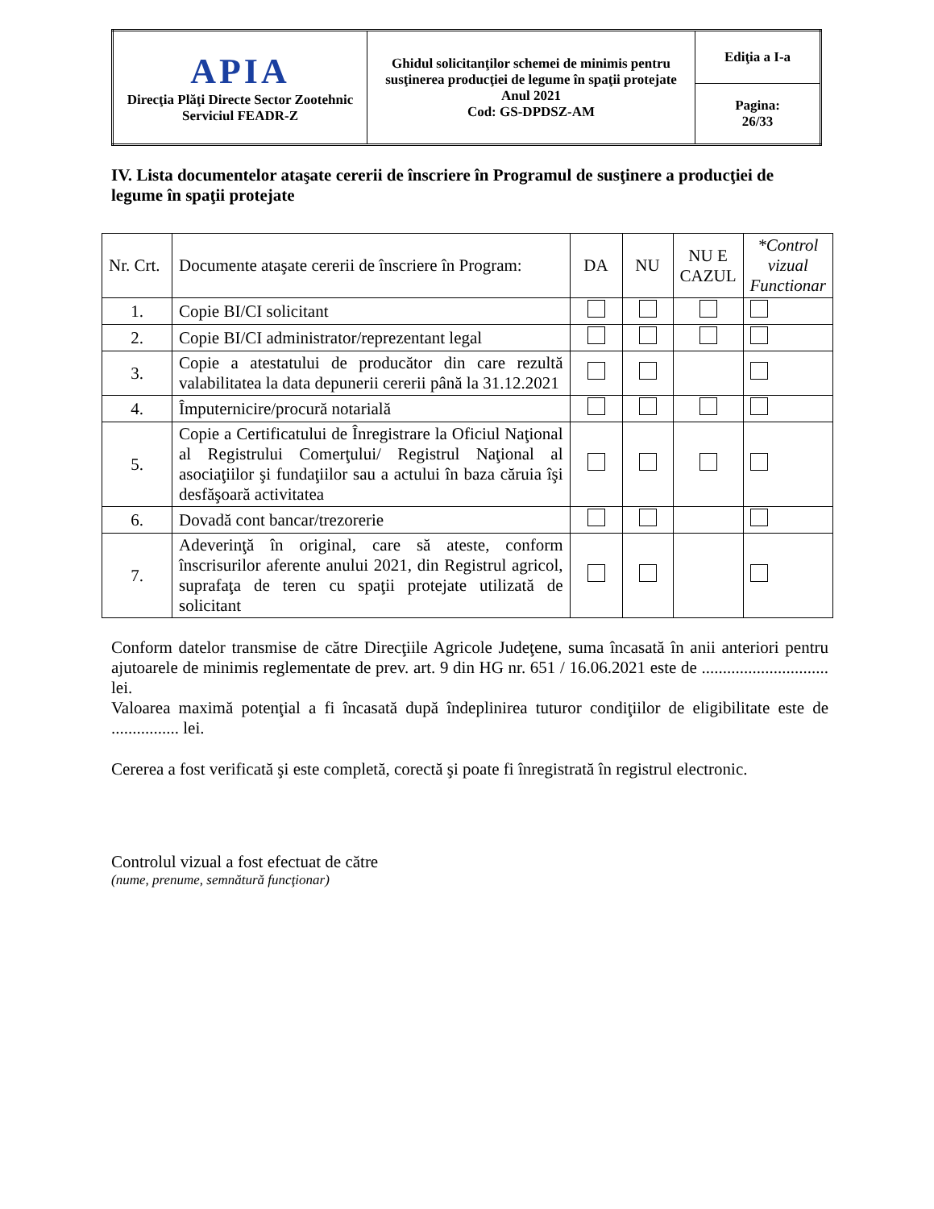| APIA Direcţia Plăţi Directe Sector Zootehnic Serviciul FEADR-Z | Ghidul solicitanţilor schemei de minimis pentru susţinerea producţiei de legume în spaţii protejate Anul 2021 Cod: GS-DPDSZ-AM | Ediţia a I-a |
| | | Pagina: 26/33 |
IV. Lista documentelor ataşate cererii de înscriere în Programul de susţinere a producţiei de legume în spaţii protejate
| Nr. Crt. | Documente ataşate cererii de înscriere în Program: | DA | NU | NU E CAZUL | *Control vizual Functionar |
| --- | --- | --- | --- | --- | --- |
| 1. | Copie BI/CI solicitant | | | | |
| 2. | Copie BI/CI administrator/reprezentant legal | | | | |
| 3. | Copie a atestatului de producător din care rezultă valabilitatea la data depunerii cererii până la 31.12.2021 | | | | |
| 4. | Împuternicire/procură notarială | | | | |
| 5. | Copie a Certificatului de Înregistrare la Oficiul Naţional al Registrului Comerţului/ Registrul Naţional al asociaţiilor şi fundaţiilor sau a actului în baza căruia îşi desfăşoară activitatea | | | | |
| 6. | Dovadă cont bancar/trezorerie | | | | |
| 7. | Adeverinţă în original, care să ateste, conform înscrisurilor aferente anului 2021, din Registrul agricol, suprafaţa de teren cu spaţii protejate utilizată de solicitant | | | | |
Conform datelor transmise de către Direcţiile Agricole Judeţene, suma încasată în anii anteriori pentru ajutoarele de minimis reglementate de prev. art. 9 din HG nr. 651 / 16.06.2021 este de .............................. lei.
Valoarea maximă potenţial a fi încasată după îndeplinirea tuturor condiţiilor de eligibilitate este de ................ lei.
Cererea a fost verificată şi este completă, corectă şi poate fi înregistrată în registrul electronic.
Controlul vizual a fost efectuat de către
(nume, prenume, semnătură funcţionar)